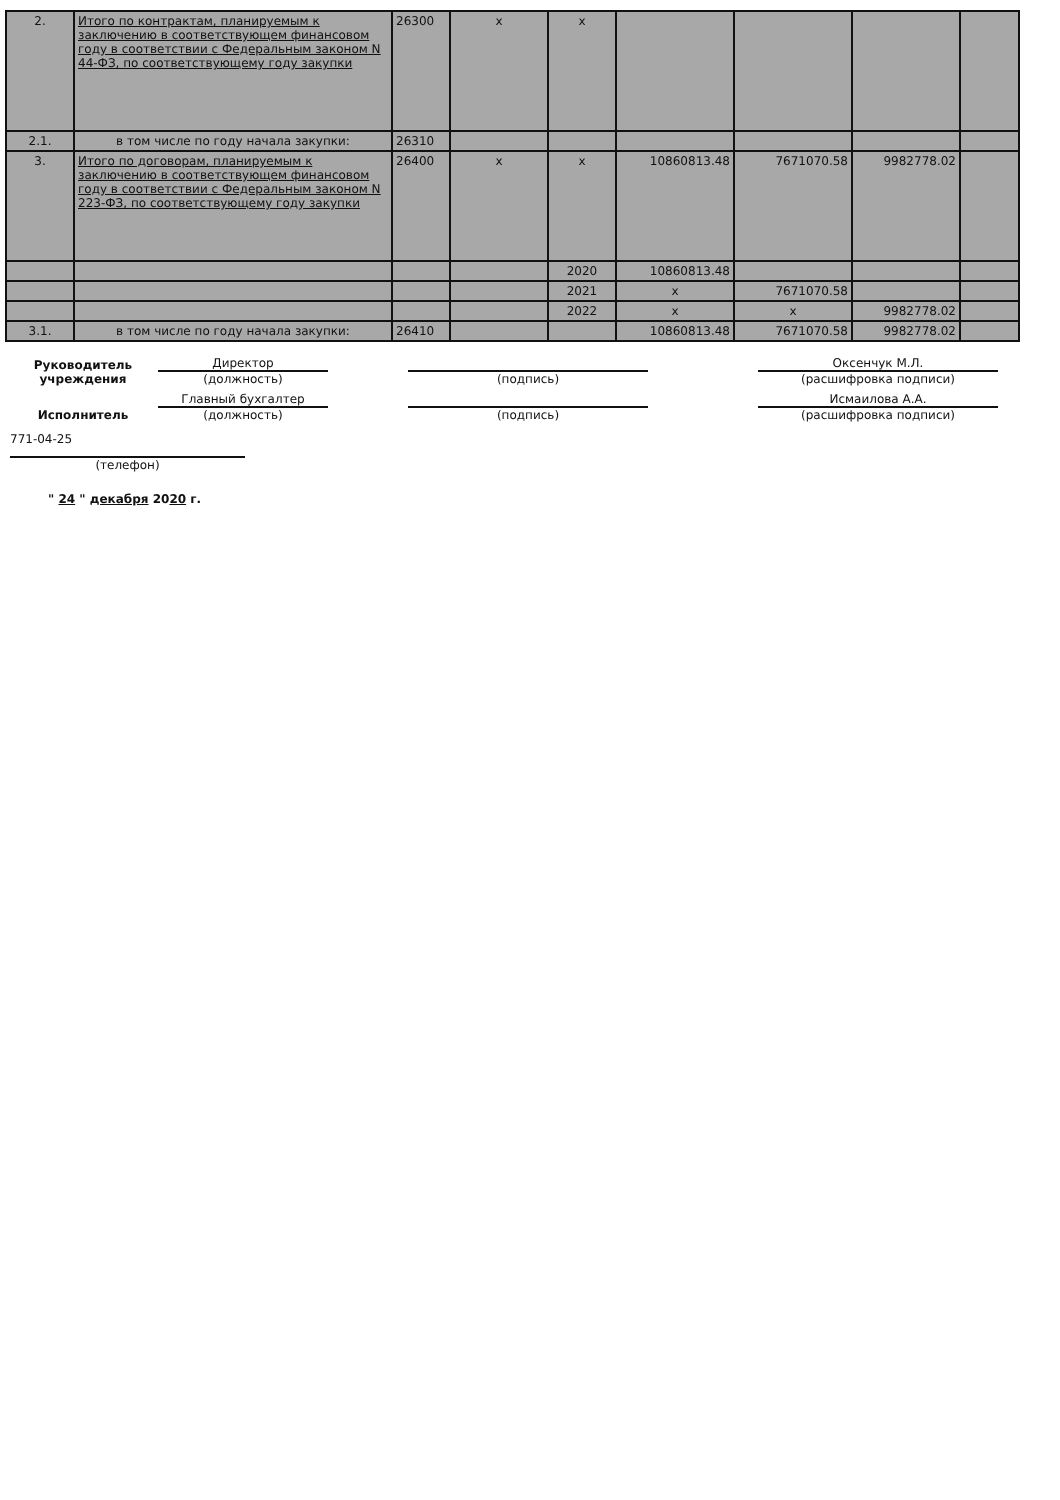| 2. | Итого по контрактам, планируемым к заключению в соответствующем финансовом году в соответствии с Федеральным законом N 44-ФЗ, по соответствующему году закупки | 26300 | x | x | | | | |
| 2.1. | в том числе по году начала закупки: | 26310 | | | | | | |
| 3. | Итого по договорам, планируемым к заключению в соответствующем финансовом году в соответствии с Федеральным законом N 223-ФЗ, по соответствующему году закупки | 26400 | x | x | 10860813.48 | 7671070.58 | 9982778.02 | |
| | | | | 2020 | 10860813.48 | | | |
| | | | | 2021 | x | 7671070.58 | | |
| | | | | 2022 | x | x | 9982778.02 | |
| 3.1. | в том числе по году начала закупки: | 26410 | | | 10860813.48 | 7671070.58 | 9982778.02 | |
Руководитель учреждения
Директор
(должность)
(подпись)
Оксенчук М.Л.
(расшифровка подписи)
Исполнитель
Главный бухгалтер
(должность)
(подпись)
Исмаилова А.А.
(расшифровка подписи)
771-04-25
(телефон)
" 24 " декабря 2020 г.